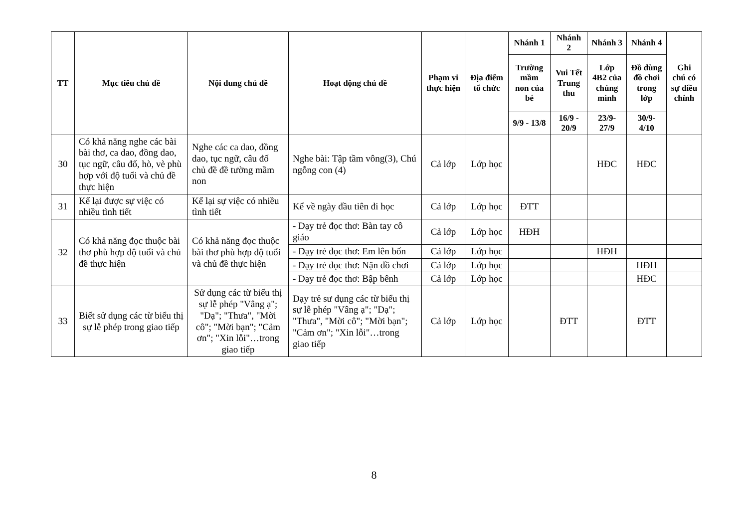| TT | Mục tiêu chủ đề | Nội dung chủ đề | Hoạt động chủ đề | Phạm vi thực hiện | Địa điểm tổ chức | Nhánh 1 | Nhánh 2 | Nhánh 3 | Nhánh 4 | Ghi chú có sự điều chỉnh |
| --- | --- | --- | --- | --- | --- | --- | --- | --- | --- | --- |
| | | | | | | Trường mầm non của bé | Vui Tết Trung thu | Lớp 4B2 của chúng mình | Đồ dùng đồ chơi trong lớp | |
| | | | | | | 9/9 - 13/8 | 16/9 - 20/9 | 23/9- 27/9 | 30/9- 4/10 | |
| 30 | Có khả năng nghe các bài bài thơ, ca dao, đồng dao, tục ngữ, câu đố, hò, vè phù hợp với độ tuổi và chủ đề thực hiện | Nghe các ca dao, đồng dao, tục ngữ, câu đố chủ đề đề tường mầm non | Nghe bài: Tập tầm vông(3), Chú ngỗng con (4) | Cả lớp | Lớp học | | | HĐC | HĐC | |
| 31 | Kể lại được sự việc có nhiều tình tiết | Kể lại sự việc có nhiều tình tiết | Kể về ngày đầu tiên đi học | Cả lớp | Lớp học | ĐTT | | | | |
| 32 | Có khả năng đọc thuộc bài thơ phù hợp độ tuổi và chủ đề thực hiện | Có khả năng đọc thuộc bài thơ phù hợp độ tuổi và chủ đề thực hiện | - Dạy trẻ đọc thơ: Bàn tay cô giáo | Cả lớp | Lớp học | HĐH | | | | |
| | | | - Dạy trẻ đọc thơ: Em lên bốn | Cả lớp | Lớp học | | | HĐH | | |
| | | | - Dạy trẻ đọc thơ: Nặn đồ chơi | Cả lớp | Lớp học | | | | HĐH | |
| | | | - Dạy trẻ đọc thơ: Bập bênh | Cả lớp | Lớp học | | | | HĐC | |
| 33 | Biết sử dụng các từ biểu thị sự lễ phép trong giao tiếp | Sử dụng các từ biểu thị sự lễ phép "Vâng ạ"; "Dạ"; "Thưa", "Mời cô"; "Mời bạn"; "Cảm ơn"; "Xin lỗi"…trong giao tiếp | Dạy trẻ sư dụng các từ biểu thị sự lễ phép "Vâng ạ"; "Dạ"; "Thưa", "Mời cô"; "Mời bạn"; "Cảm ơn"; "Xin lỗi"…trong giao tiếp | Cả lớp | Lớp học | | ĐTT | | ĐTT | |
8